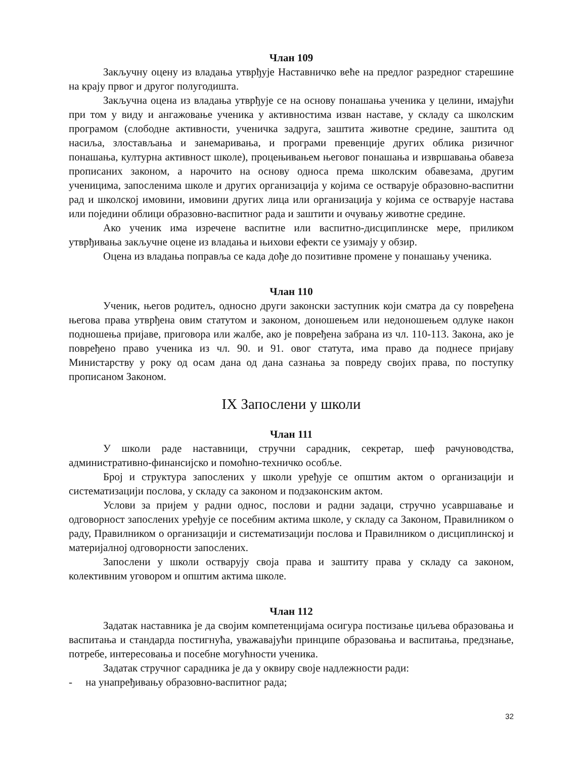Члан 109
Закључну оцену из владања утврђује Наставничко веће на предлог разредног старешине на крају првог и другог полугодишта.
Закључна оцена из владања утврђује се на основу понашања ученика у целини, имајући при том у виду и ангажовање ученика у активностима изван наставе, у складу са школским програмом (слободне активности, ученичка задруга, заштита животне средине, заштита од насиља, злостављања и занемаривања, и програми превенције других облика ризичног понашања, културна активност школе), процењивањем његовог понашања и извршавања обавеза прописаних законом, а нарочито на основу односа према школским обавезама, другим ученицима, запосленима школе и других организација у којима се остварује образовно-васпитни рад и школској имовини, имовини других лица или организација у којима се остварује настава или поједини облици образовно-васпитног рада и заштити и очувању животне средине.
Ако ученик има изречене васпитне или васпитно-дисциплинске мере, приликом утврђивања закључне оцене из владања и њихови ефекти се узимају у обзир.
Оцена из владања поправља се када дође до позитивне промене у понашању ученика.
Члан 110
Ученик, његов родитељ, односно други законски заступник који сматра да су повређена његова права утврђена овим статутом и законом, доношењем или недоношењем одлуке након подношења пријаве, приговора или жалбе, ако је повређена забрана из чл. 110-113. Закона, ако је повређено право ученика из чл. 90. и 91. овог статута, има право да поднесе пријаву Министарству у року од осам дана од дана сазнања за повреду својих права, по поступку прописаном Законом.
IX Запослени у школи
Члан 111
У школи раде наставници, стручни сарадник, секретар, шеф рачуноводства, административно-финансијско и помоћно-техничко особље.
Број и структура запослених у школи уређује се општим актом о организацији и систематизацији послова, у складу са законом и подзаконским актом.
Услови за пријем у радни однос, послови и радни задаци, стручно усавршавање и одговорност запослених уређује се посебним актима школе, у складу са Законом, Правилником о раду, Правилником о организацији и систематизацији послова и Правилником о дисциплинској и материјалној одговорности запослених.
Запослени у школи остварују своја права и заштиту права у складу са законом, колективним уговором и општим актима школе.
Члан 112
Задатак наставника је да својим компетенцијама осигура постизање циљева образовања и васпитања и стандарда постигнућа, уважавајући принципе образовања и васпитања, предзнање, потребе, интересовања и посебне могућности ученика.
Задатак стручног сарадника је да у оквиру своје надлежности ради:
- на унапређивању образовно-васпитног рада;
32